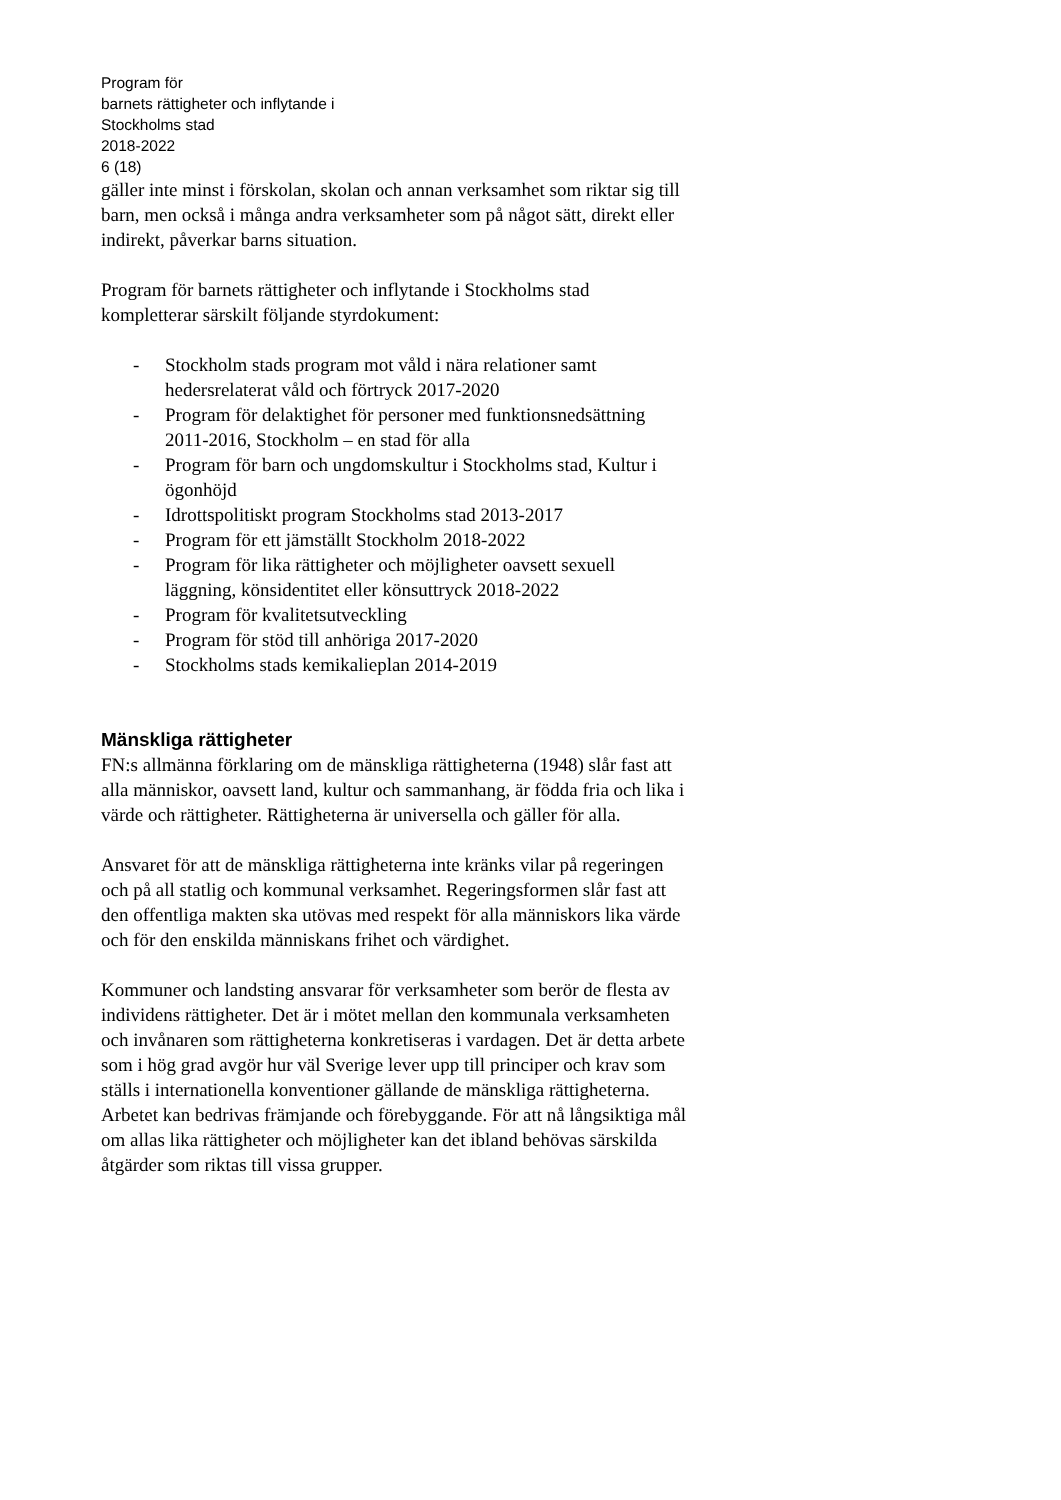Program för
barnets rättigheter och inflytande i
Stockholms stad
2018-2022
6 (18)
gäller inte minst i förskolan, skolan och annan verksamhet som riktar sig till barn, men också i många andra verksamheter som på något sätt, direkt eller indirekt, påverkar barns situation.
Program för barnets rättigheter och inflytande i Stockholms stad kompletterar särskilt följande styrdokument:
- Stockholm stads program mot våld i nära relationer samt hedersrelaterat våld och förtryck 2017-2020
- Program för delaktighet för personer med funktionsnedsättning 2011-2016, Stockholm – en stad för alla
- Program för barn och ungdomskultur i Stockholms stad, Kultur i ögonhöjd
- Idrottspolitiskt program Stockholms stad 2013-2017
- Program för ett jämställt Stockholm 2018-2022
- Program för lika rättigheter och möjligheter oavsett sexuell läggning, könsidentitet eller könsuttryck 2018-2022
- Program för kvalitetsutveckling
- Program för stöd till anhöriga 2017-2020
- Stockholms stads kemikalieplan 2014-2019
Mänskliga rättigheter
FN:s allmänna förklaring om de mänskliga rättigheterna (1948) slår fast att alla människor, oavsett land, kultur och sammanhang, är födda fria och lika i värde och rättigheter. Rättigheterna är universella och gäller för alla.
Ansvaret för att de mänskliga rättigheterna inte kränks vilar på regeringen och på all statlig och kommunal verksamhet. Regeringsformen slår fast att den offentliga makten ska utövas med respekt för alla människors lika värde och för den enskilda människans frihet och värdighet.
Kommuner och landsting ansvarar för verksamheter som berör de flesta av individens rättigheter. Det är i mötet mellan den kommunala verksamheten och invånaren som rättigheterna konkretiseras i vardagen. Det är detta arbete som i hög grad avgör hur väl Sverige lever upp till principer och krav som ställs i internationella konventioner gällande de mänskliga rättigheterna. Arbetet kan bedrivas främjande och förebyggande. För att nå långsiktiga mål om allas lika rättigheter och möjligheter kan det ibland behövas särskilda åtgärder som riktas till vissa grupper.